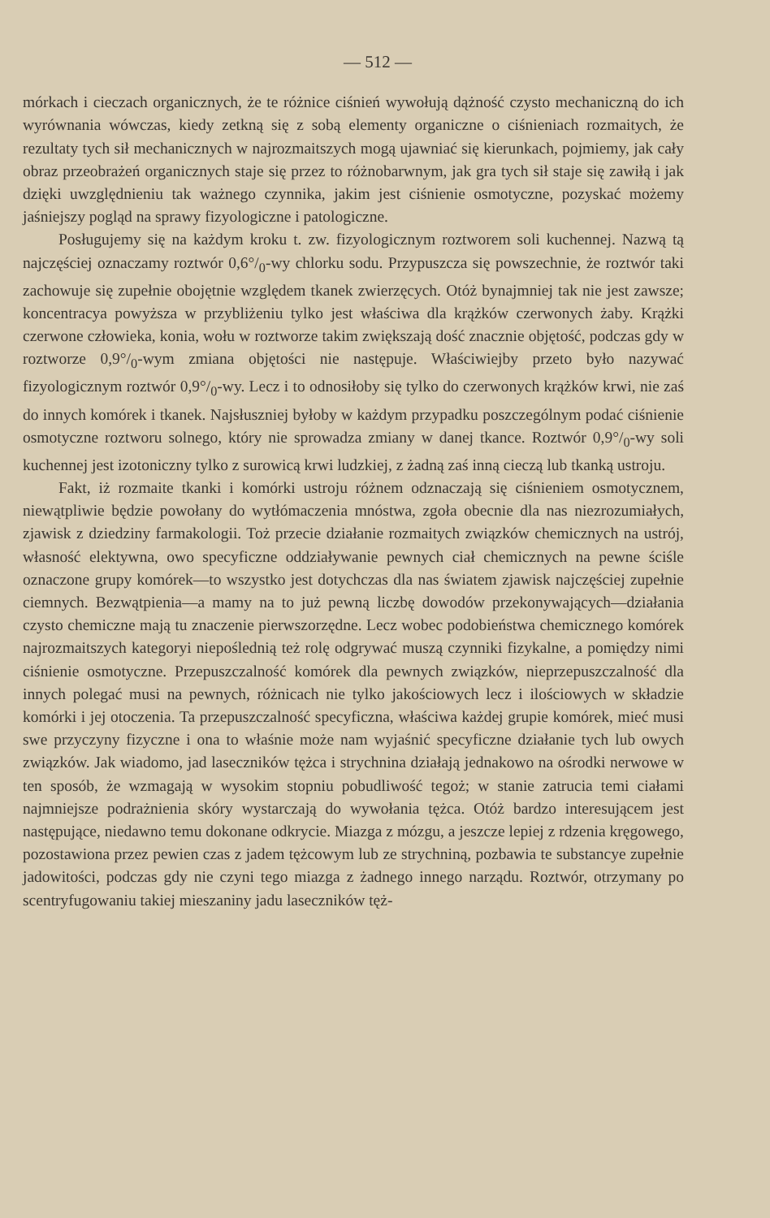— 512 —
mórkach i cieczach organicznych, że te różnice ciśnień wywołują dążność czysto mechaniczną do ich wyrównania wówczas, kiedy zetkną się z sobą elementy organiczne o ciśnieniach rozmaitych, że rezultaty tych sił mechanicznych w najrozmaitszych mogą ujawniać się kierunkach, pojmiemy, jak cały obraz przeobrażeń organicznych staje się przez to różnobarwnym, jak gra tych sił staje się zawiłą i jak dzięki uwzględnieniu tak ważnego czynnika, jakim jest ciśnienie osmotyczne, pozyskać możemy jaśniejszy pogląd na sprawy fizyologiczne i patologiczne.
Posługujemy się na każdym kroku t. zw. fizyologicznym roztworem soli kuchennej. Nazwą tą najczęściej oznaczamy roztwór 0,6°/<sub>0</sub>-wy chlorku sodu. Przypuszcza się powszechnie, że roztwór taki zachowuje się zupełnie obojętnie względem tkanek zwierzęcych. Otóż bynajmniej tak nie jest zawsze; koncentracya powyższa w przybliżeniu tylko jest właściwa dla krążków czerwonych żaby. Krążki czerwone człowieka, konia, wołu w roztworze takim zwiększają dość znacznie objętość, podczas gdy w roztworze 0,9°/<sub>0</sub>-wym zmiana objętości nie następuje. Właściwiejby przeto było nazywać fizyologicznym roztwór 0,9°/<sub>0</sub>-wy. Lecz i to odnosiłoby się tylko do czerwonych krążków krwi, nie zaś do innych komórek i tkanek. Najsłuszniej byłoby w każdym przypadku poszczególnym podać ciśnienie osmotyczne roztworu solnego, który nie sprowadza zmiany w danej tkance. Roztwór 0,9°/<sub>0</sub>-wy soli kuchennej jest izotoniczny tylko z surowicą krwi ludzkiej, z żadną zaś inną cieczą lub tkanką ustroju.
Fakt, iż rozmaite tkanki i komórki ustroju różnem odznaczają się ciśnieniem osmotycznem, niewątpliwie będzie powołany do wytłómaczenia mnóstwa, zgoła obecnie dla nas niezrozumiałych, zjawisk z dziedziny farmakologii. Toż przecie działanie rozmaitych związków chemicznych na ustrój, własność elektywna, owo specyficzne oddziaływanie pewnych ciał chemicznych na pewne ściśle oznaczone grupy komórek—to wszystko jest dotychczas dla nas światem zjawisk najczęściej zupełnie ciemnych. Bezwątpienia—a mamy na to już pewną liczbę dowodów przekonywających—działania czysto chemiczne mają tu znaczenie pierwszorzędne. Lecz wobec podobieństwa chemicznego komórek najrozmaitszych kategoryi niepoślednią też rolę odgrywać muszą czynniki fizykalne, a pomiędzy nimi ciśnienie osmotyczne. Przepuszczalność komórek dla pewnych związków, nieprzepuszczalność dla innych polegać musi na pewnych, różnicach nie tylko jakościowych lecz i ilościowych w składzie komórki i jej otoczenia. Ta przepuszczalność specyficzna, właściwa każdej grupie komórek, mieć musi swe przyczyny fizyczne i ona to właśnie może nam wyjaśnić specyficzne działanie tych lub owych związków. Jak wiadomo, jad laseczników tężca i strychnina działają jednakowo na ośrodki nerwowe w ten sposób, że wzmagają w wysokim stopniu pobudliwość tegoż; w stanie zatrucia temi ciałami najmniejsze podrażnienia skóry wystarczają do wywołania tężca. Otóż bardzo interesującem jest następujące, niedawno temu dokonane odkrycie. Miazga z mózgu, a jeszcze lepiej z rdzenia kręgowego, pozostawiona przez pewien czas z jadem tężcowym lub ze strychniną, pozbawia te substancye zupełnie jadowitości, podczas gdy nie czyni tego miazga z żadnego innego narządu. Roztwór, otrzymany po scentryfugowaniu takiej mieszaniny jadu laseczników tęż-